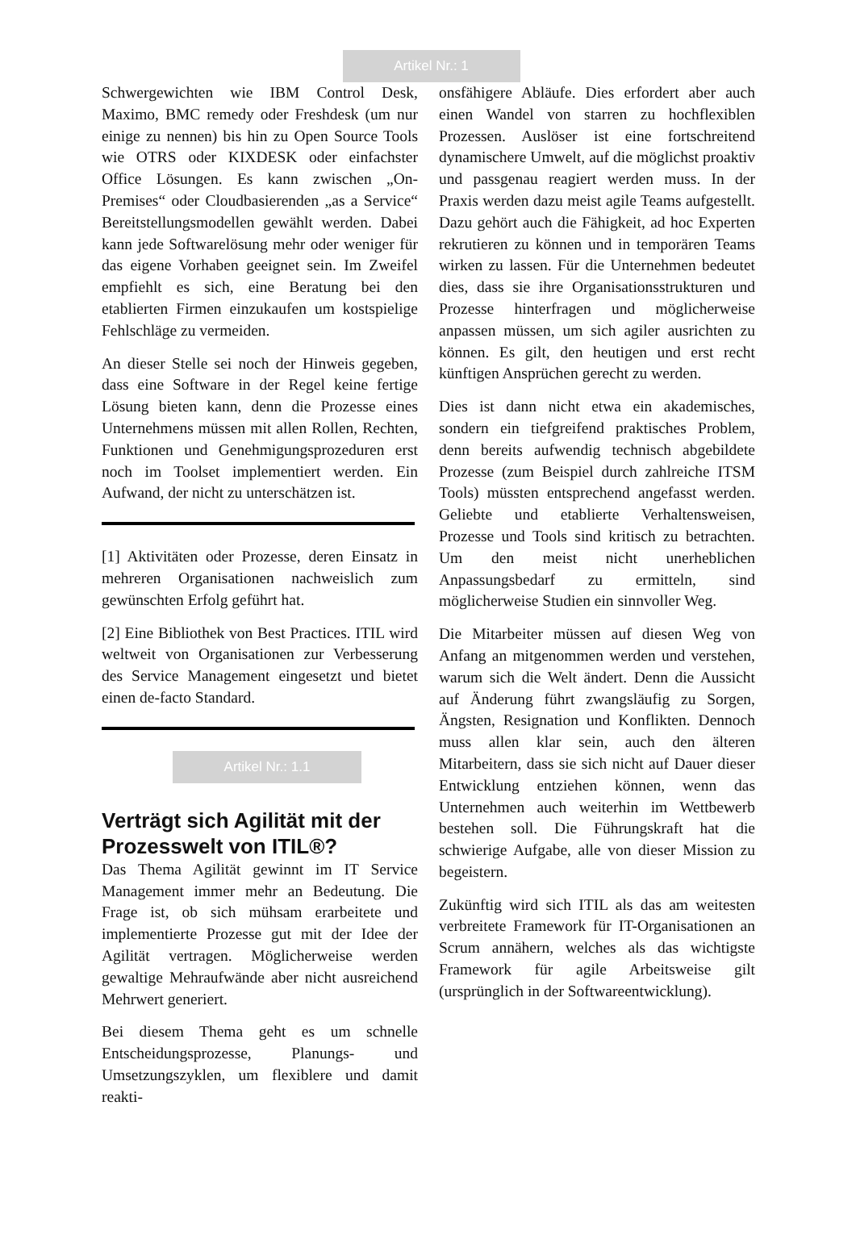Artikel Nr.: 1
Schwergewichten wie IBM Control Desk, Maximo, BMC remedy oder Freshdesk (um nur einige zu nennen) bis hin zu Open Source Tools wie OTRS oder KIXDESK oder einfachster Office Lösungen. Es kann zwischen „On-Premises“ oder Cloudbasierenden „as a Service“ Bereitstellungsmodellen gewählt werden. Dabei kann jede Softwarelösung mehr oder weniger für das eigene Vorhaben geeignet sein. Im Zweifel empfiehlt es sich, eine Beratung bei den etablierten Firmen einzukaufen um kostspielige Fehlschläge zu vermeiden.
An dieser Stelle sei noch der Hinweis gegeben, dass eine Software in der Regel keine fertige Lösung bieten kann, denn die Prozesse eines Unternehmens müssen mit allen Rollen, Rechten, Funktionen und Genehmigungsprozeduren erst noch im Toolset implementiert werden. Ein Aufwand, der nicht zu unterschätzen ist.
[1] Aktivitäten oder Prozesse, deren Einsatz in mehreren Organisationen nachweislich zum gewünschten Erfolg geführt hat.
[2] Eine Bibliothek von Best Practices. ITIL wird weltweit von Organisationen zur Verbesserung des Service Management eingesetzt und bietet einen de-facto Standard.
Artikel Nr.: 1.1
Verträgt sich Agilität mit der Prozesswelt von ITIL®?
Das Thema Agilität gewinnt im IT Service Management immer mehr an Bedeutung. Die Frage ist, ob sich mühsam erarbeitete und implementierte Prozesse gut mit der Idee der Agilität vertragen. Möglicherweise werden gewaltige Mehraufwände aber nicht ausreichend Mehrwert generiert.
Bei diesem Thema geht es um schnelle Entscheidungsprozesse, Planungs- und Umsetzungszyklen, um flexiblere und damit reakti-
onsfähigere Abläufe. Dies erfordert aber auch einen Wandel von starren zu hochflexiblen Prozessen. Auslöser ist eine fortschreitend dynamischere Umwelt, auf die möglichst proaktiv und passgenau reagiert werden muss. In der Praxis werden dazu meist agile Teams aufgestellt. Dazu gehört auch die Fähigkeit, ad hoc Experten rekrutieren zu können und in temporären Teams wirken zu lassen. Für die Unternehmen bedeutet dies, dass sie ihre Organisationsstrukturen und Prozesse hinterfragen und möglicherweise anpassen müssen, um sich agiler ausrichten zu können. Es gilt, den heutigen und erst recht künftigen Ansprüchen gerecht zu werden.
Dies ist dann nicht etwa ein akademisches, sondern ein tiefgreifend praktisches Problem, denn bereits aufwendig technisch abgebildete Prozesse (zum Beispiel durch zahlreiche ITSM Tools) müssten entsprechend angefasst werden. Geliebte und etablierte Verhaltensweisen, Prozesse und Tools sind kritisch zu betrachten. Um den meist nicht unerheblichen Anpassungsbedarf zu ermitteln, sind möglicherweise Studien ein sinnvoller Weg.
Die Mitarbeiter müssen auf diesen Weg von Anfang an mitgenommen werden und verstehen, warum sich die Welt ändert. Denn die Aussicht auf Änderung führt zwangsläufig zu Sorgen, Ängsten, Resignation und Konflikten. Dennoch muss allen klar sein, auch den älteren Mitarbeitern, dass sie sich nicht auf Dauer dieser Entwicklung entziehen können, wenn das Unternehmen auch weiterhin im Wettbewerb bestehen soll. Die Führungskraft hat die schwierige Aufgabe, alle von dieser Mission zu begeistern.
Zukünftig wird sich ITIL als das am weitesten verbreitete Framework für IT-Organisationen an Scrum annähern, welches als das wichtigste Framework für agile Arbeitsweise gilt (ursprünglich in der Softwareentwicklung).